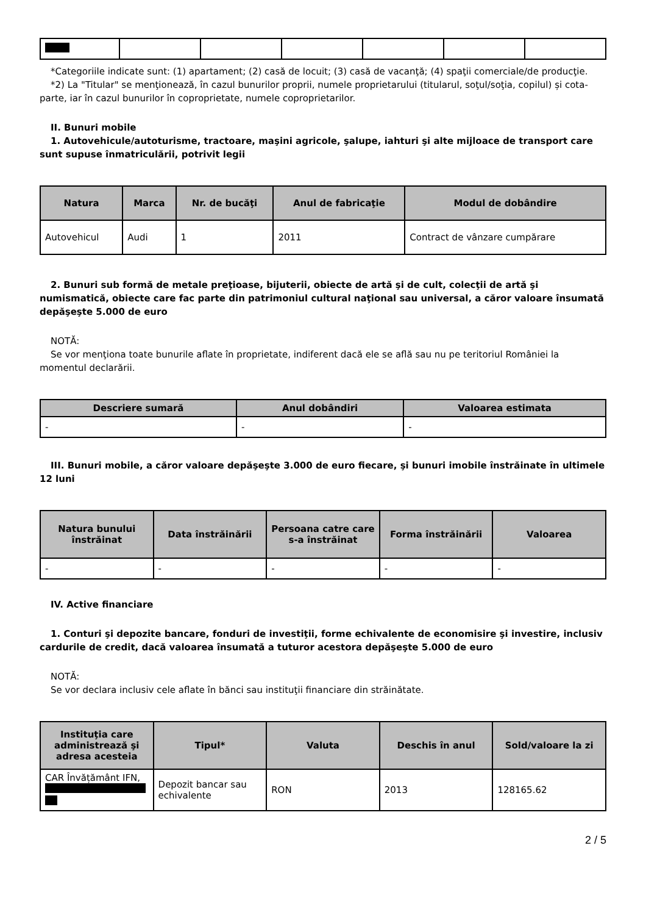*Categoriile indicate sunt: (1) apartament; (2) casă de locuit; (3) casă de vacanţă; (4) spaţii comerciale/de producţie.
*2) La "Titular" se menţionează, în cazul bunurilor proprii, numele proprietarului (titularul, soţul/soţia, copilul) și cota-parte, iar în cazul bunurilor în coproprietate, numele coproprietarilor.
II. Bunuri mobile
1. Autovehicule/autoturisme, tractoare, maşini agricole, şalupe, iahturi şi alte mijloace de transport care sunt supuse înmatriculării, potrivit legii
| Natura | Marca | Nr. de bucăţi | Anul de fabricaţie | Modul de dobândire |
| --- | --- | --- | --- | --- |
| Autovehicul | Audi | 1 | 2011 | Contract de vânzare cumpărare |
2. Bunuri sub formă de metale preţioase, bijuterii, obiecte de artă şi de cult, colecţii de artă şi numismatică, obiecte care fac parte din patrimoniul cultural naţional sau universal, a căror valoare însumată depăşeşte 5.000 de euro
NOTĂ:
Se vor menţiona toate bunurile aflate în proprietate, indiferent dacă ele se află sau nu pe teritoriul României la momentul declarării.
| Descriere sumară | Anul dobândiri | Valoarea estimata |
| --- | --- | --- |
| - | - | - |
III. Bunuri mobile, a căror valoare depăşeşte 3.000 de euro fiecare, şi bunuri imobile înstrăinate în ultimele 12 luni
| Natura bunului înstrăinat | Data înstrăinării | Persoana catre care s-a înstrăinat | Forma înstrăinării | Valoarea |
| --- | --- | --- | --- | --- |
| - | - | - | - | - |
IV. Active financiare
1. Conturi şi depozite bancare, fonduri de investiţii, forme echivalente de economisire şi investire, inclusiv cardurile de credit, dacă valoarea însumată a tuturor acestora depăşeşte 5.000 de euro
NOTĂ:
Se vor declara inclusiv cele aflate în bănci sau instituţii financiare din străinătate.
| Instituţia care administrează şi adresa acesteia | Tipul* | Valuta | Deschis în anul | Sold/valoare la zi |
| --- | --- | --- | --- | --- |
| CAR Învățământ IFN, | Depozit bancar sau echivalente | RON | 2013 | 128165.62 |
2 / 5